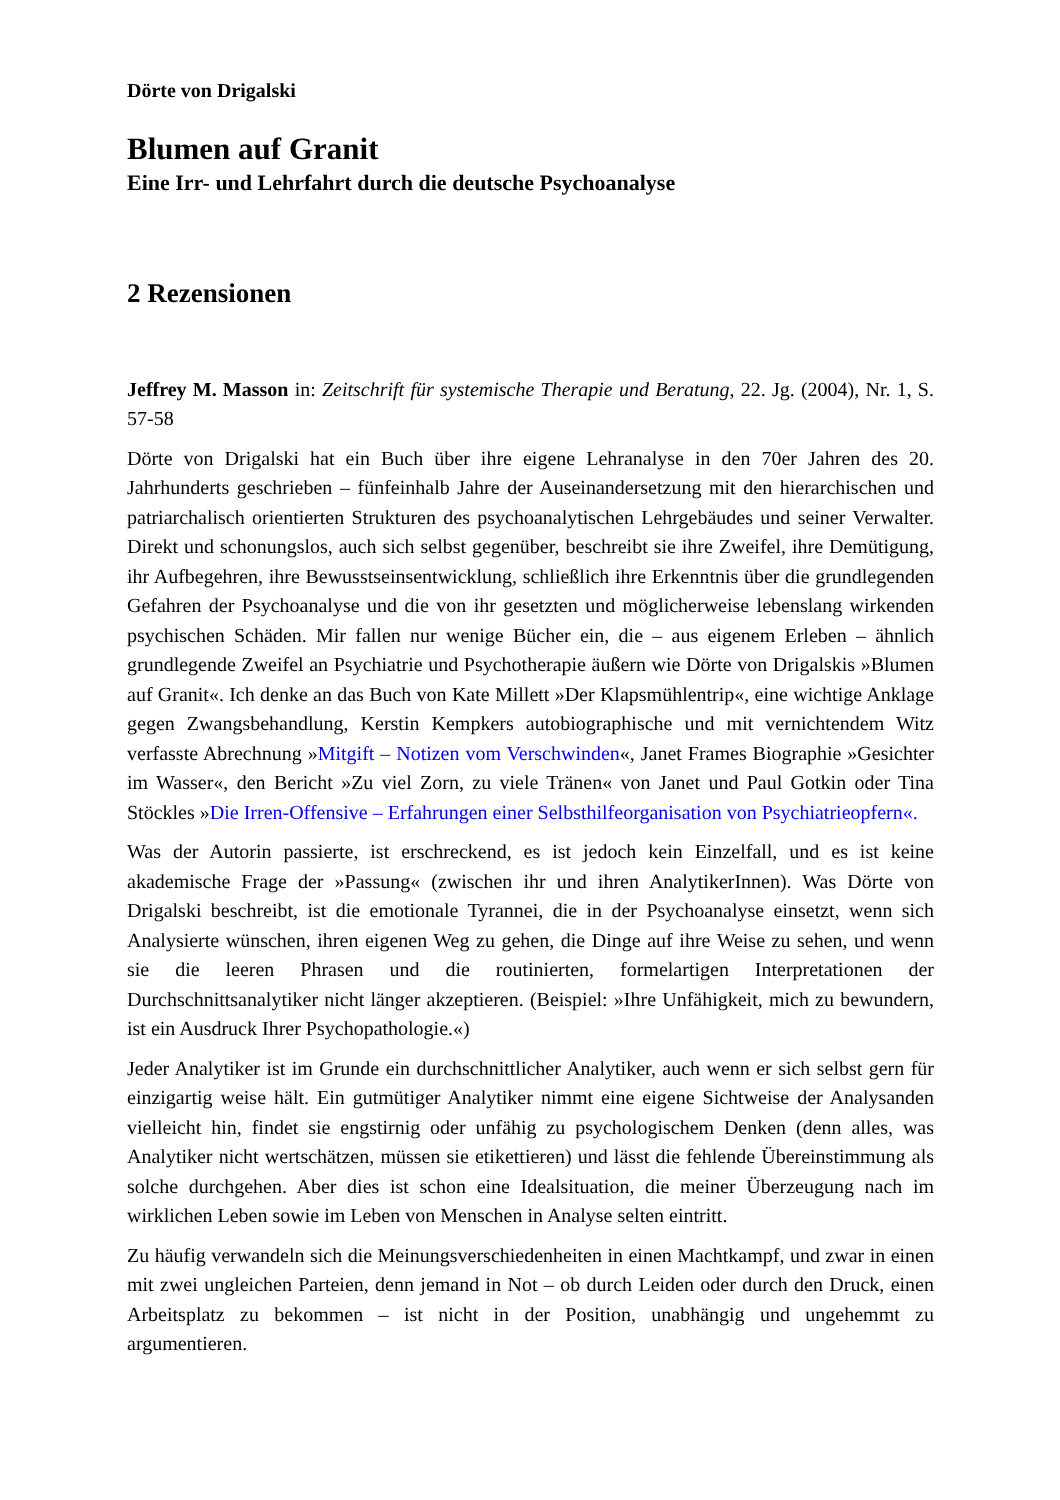Dörte von Drigalski
Blumen auf Granit
Eine Irr- und Lehrfahrt durch die deutsche Psychoanalyse
2 Rezensionen
Jeffrey M. Masson in: Zeitschrift für systemische Therapie und Beratung, 22. Jg. (2004), Nr. 1, S. 57-58
Dörte von Drigalski hat ein Buch über ihre eigene Lehranalyse in den 70er Jahren des 20. Jahrhunderts geschrieben – fünfeinhalb Jahre der Auseinandersetzung mit den hierarchischen und patriarchalisch orientierten Strukturen des psychoanalytischen Lehrgebäudes und seiner Verwalter. Direkt und schonungslos, auch sich selbst gegenüber, beschreibt sie ihre Zweifel, ihre Demütigung, ihr Aufbegehren, ihre Bewusstseinsentwicklung, schließlich ihre Erkenntnis über die grundlegenden Gefahren der Psychoanalyse und die von ihr gesetzten und möglicherweise lebenslang wirkenden psychischen Schäden. Mir fallen nur wenige Bücher ein, die – aus eigenem Erleben – ähnlich grundlegende Zweifel an Psychiatrie und Psychotherapie äußern wie Dörte von Drigalskis »Blumen auf Granit«. Ich denke an das Buch von Kate Millett »Der Klapsmühlentrip«, eine wichtige Anklage gegen Zwangsbehandlung, Kerstin Kempkers autobiographische und mit vernichtendem Witz verfasste Abrechnung »Mitgift – Notizen vom Verschwinden«, Janet Frames Biographie »Gesichter im Wasser«, den Bericht »Zu viel Zorn, zu viele Tränen« von Janet und Paul Gotkin oder Tina Stöckles »Die Irren-Offensive – Erfahrungen einer Selbsthilfeorganisation von Psychiatrieopfern«.
Was der Autorin passierte, ist erschreckend, es ist jedoch kein Einzelfall, und es ist keine akademische Frage der »Passung« (zwischen ihr und ihren AnalytikerInnen). Was Dörte von Drigalski beschreibt, ist die emotionale Tyrannei, die in der Psychoanalyse einsetzt, wenn sich Analysierte wünschen, ihren eigenen Weg zu gehen, die Dinge auf ihre Weise zu sehen, und wenn sie die leeren Phrasen und die routinierten, formelartigen Interpretationen der Durchschnittsanalytiker nicht länger akzeptieren. (Beispiel: »Ihre Unfähigkeit, mich zu bewundern, ist ein Ausdruck Ihrer Psychopathologie.«)
Jeder Analytiker ist im Grunde ein durchschnittlicher Analytiker, auch wenn er sich selbst gern für einzigartig weise hält. Ein gutmütiger Analytiker nimmt eine eigene Sichtweise der Analysanden vielleicht hin, findet sie engstirnig oder unfähig zu psychologischem Denken (denn alles, was Analytiker nicht wertschätzen, müssen sie etikettieren) und lässt die fehlende Übereinstimmung als solche durchgehen. Aber dies ist schon eine Idealsituation, die meiner Überzeugung nach im wirklichen Leben sowie im Leben von Menschen in Analyse selten eintritt.
Zu häufig verwandeln sich die Meinungsverschiedenheiten in einen Machtkampf, und zwar in einen mit zwei ungleichen Parteien, denn jemand in Not – ob durch Leiden oder durch den Druck, einen Arbeitsplatz zu bekommen – ist nicht in der Position, unabhängig und ungehemmt zu argumentieren.